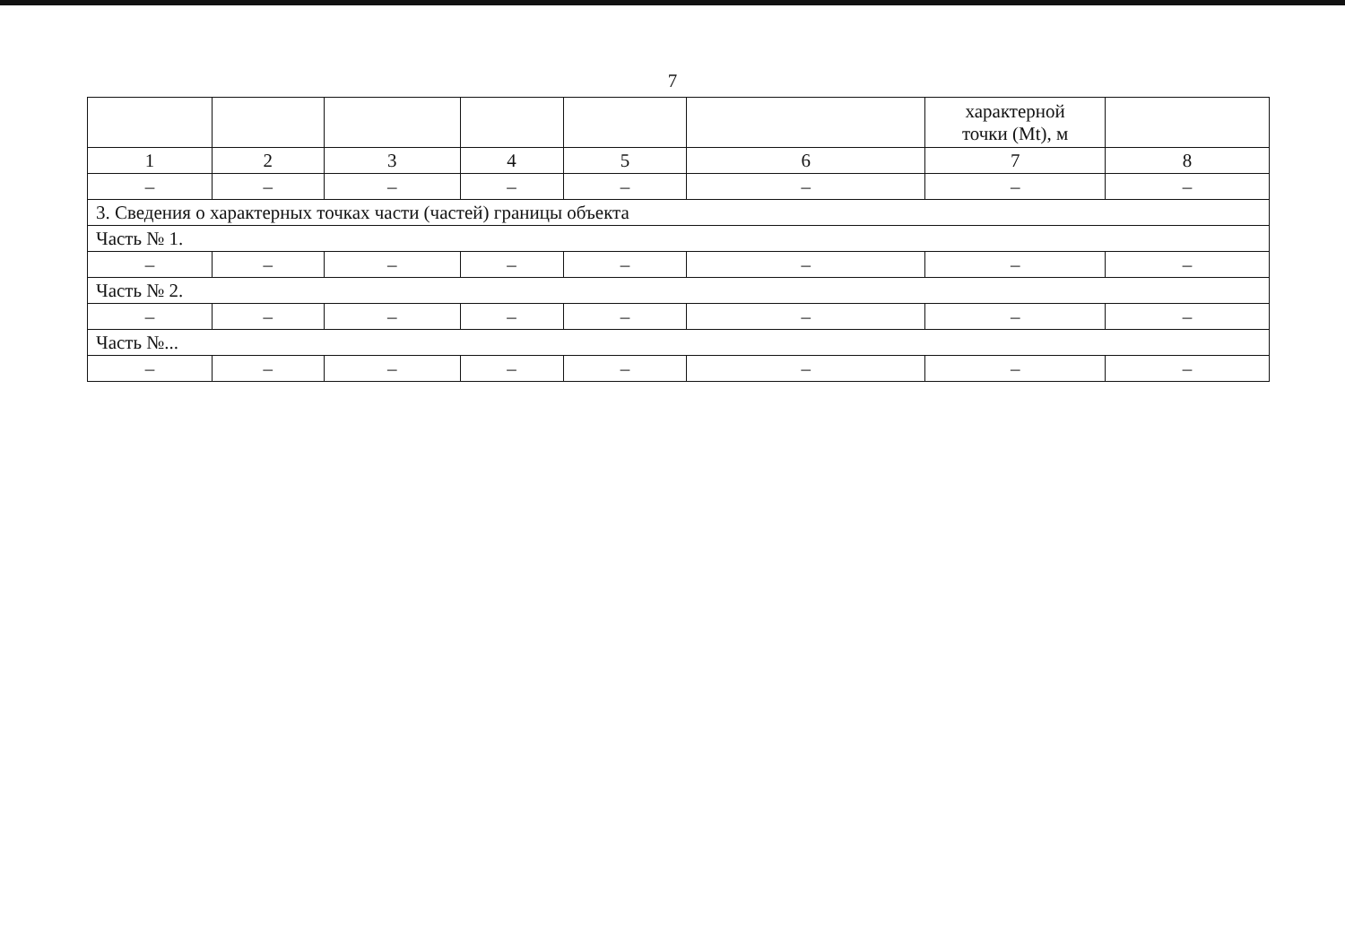7
| | | | | | | характерной точки (Mt), м | |
| 1 | 2 | 3 | 4 | 5 | 6 | 7 | 8 |
| – | – | – | – | – | – | – | – |
| 3. Сведения о характерных точках части (частей) границы объекта | | | | | | | |
| Часть № 1. | | | | | | | |
| – | – | – | – | – | – | – | – |
| Часть № 2. | | | | | | | |
| – | – | – | – | – | – | – | – |
| Часть №... | | | | | | | |
| – | – | – | – | – | – | – | – |